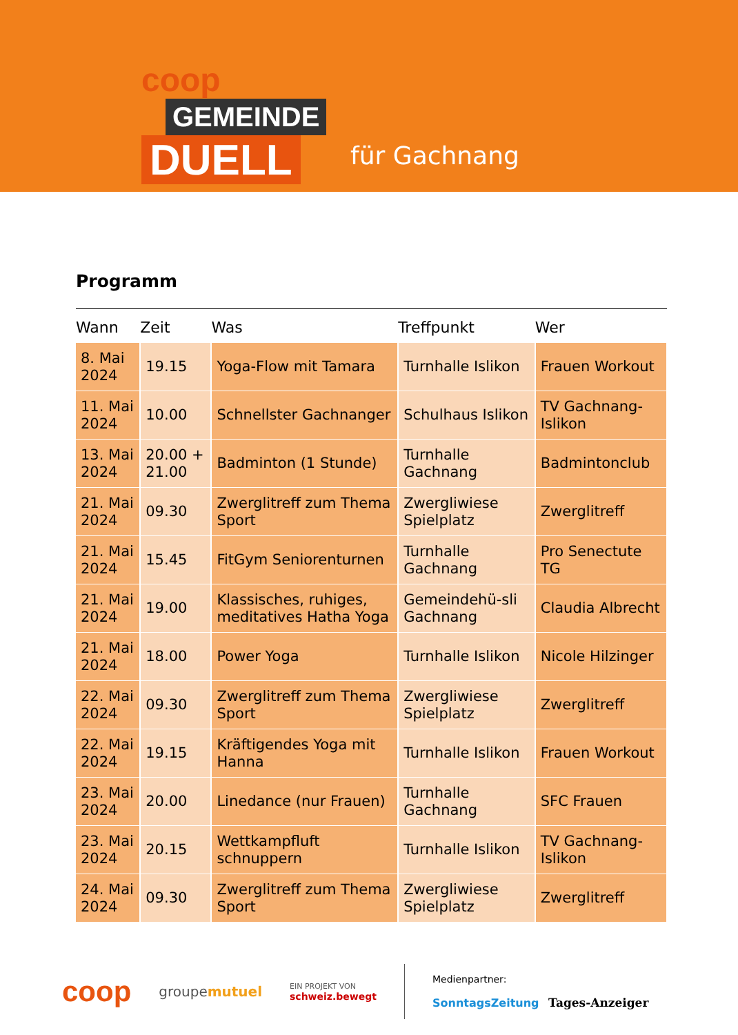coop
GEMEINDE
DUELL
für Gachnang
Programm
| Wann | Zeit | Was | Treffpunkt | Wer |
| --- | --- | --- | --- | --- |
| 8. Mai 2024 | 19.15 | Yoga-Flow mit Tamara | Turnhalle Islikon | Frauen Workout |
| 11. Mai 2024 | 10.00 | Schnellster Gachnanger | Schulhaus Islikon | TV Gachnang-Islikon |
| 13. Mai 2024 | 20.00 + 21.00 | Badminton (1 Stunde) | Turnhalle Gachnang | Badmintonclub |
| 21. Mai 2024 | 09.30 | Zwerglitreff zum Thema Sport | Zwergliwiese Spielplatz | Zwerglitreff |
| 21. Mai 2024 | 15.45 | FitGym Seniorenturnen | Turnhalle Gachnang | Pro Senectute TG |
| 21. Mai 2024 | 19.00 | Klassisches, ruhiges, meditatives Hatha Yoga | Gemeindehü-sli Gachnang | Claudia Albrecht |
| 21. Mai 2024 | 18.00 | Power Yoga | Turnhalle Islikon | Nicole Hilzinger |
| 22. Mai 2024 | 09.30 | Zwerglitreff zum Thema Sport | Zwergliwiese Spielplatz | Zwerglitreff |
| 22. Mai 2024 | 19.15 | Kräftigendes Yoga mit Hanna | Turnhalle Islikon | Frauen Workout |
| 23. Mai 2024 | 20.00 | Linedance (nur Frauen) | Turnhalle Gachnang | SFC Frauen |
| 23. Mai 2024 | 20.15 | Wettkampfluft schnuppern | Turnhalle Islikon | TV Gachnang-Islikon |
| 24. Mai 2024 | 09.30 | Zwerglitreff zum Thema Sport | Zwergliwiese Spielplatz | Zwerglitreff |
coop groupemutuel EIN PROJEKT VON
schweiz.bewegt Medienpartner:
SonntagsZeitung Tages-Anzeiger